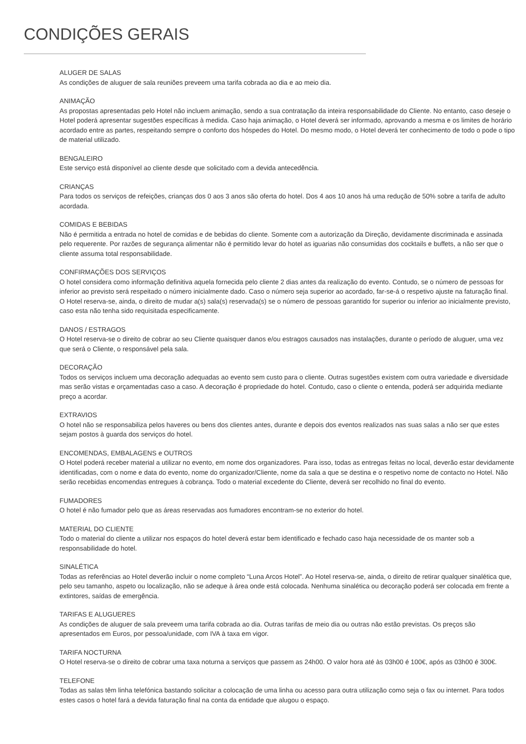CONDIÇÕES GERAIS
ALUGER DE SALAS
As condições de aluguer de sala reuniões preveem uma tarifa cobrada ao dia e ao meio dia.
ANIMAÇÃO
As propostas apresentadas pelo Hotel não incluem animação, sendo a sua contratação da inteira responsabilidade do Cliente. No entanto, caso deseje o Hotel poderá apresentar sugestões específicas à medida. Caso haja animação, o Hotel deverá ser informado, aprovando a mesma e os limites de horário acordado entre as partes, respeitando sempre o conforto dos hóspedes do Hotel. Do mesmo modo, o Hotel deverá ter conhecimento de todo o pode o tipo de material utilizado.
BENGALEIRO
Este serviço está disponível ao cliente desde que solicitado com a devida antecedência.
CRIANÇAS
Para todos os serviços de refeições, crianças dos 0 aos 3 anos são oferta do hotel. Dos 4 aos 10 anos há uma redução de 50% sobre a tarifa de adulto acordada.
COMIDAS E BEBIDAS
Não é permitida a entrada no hotel de comidas e de bebidas do cliente. Somente com a autorização da Direção, devidamente discriminada e assinada pelo requerente. Por razões de segurança alimentar não é permitido levar do hotel as iguarias não consumidas dos cocktails e buffets, a não ser que o cliente assuma total responsabilidade.
CONFIRMAÇÕES DOS SERVIÇOS
O hotel considera como informação definitiva aquela fornecida pelo cliente 2 dias antes da realização do evento. Contudo, se o número de pessoas for inferior ao previsto será respeitado o número inicialmente dado. Caso o número seja superior ao acordado, far-se-á o respetivo ajuste na faturação final.
O Hotel reserva-se, ainda, o direito de mudar a(s) sala(s) reservada(s) se o número de pessoas garantido for superior ou inferior ao inicialmente previsto, caso esta não tenha sido requisitada especificamente.
DANOS / ESTRAGOS
O Hotel reserva-se o direito de cobrar ao seu Cliente quaisquer danos e/ou estragos causados nas instalações, durante o período de aluguer, uma vez que será o Cliente, o responsável pela sala.
DECORAÇÃO
Todos os serviços incluem uma decoração adequadas ao evento sem custo para o cliente. Outras sugestões existem com outra variedade e diversidade mas serão vistas e orçamentadas caso a caso. A decoração é propriedade do hotel. Contudo, caso o cliente o entenda, poderá ser adquirida mediante preço a acordar.
EXTRAVIOS
O hotel não se responsabiliza pelos haveres ou bens dos clientes antes, durante e depois dos eventos realizados nas suas salas a não ser que estes sejam postos à guarda dos serviços do hotel.
ENCOMENDAS, EMBALAGENS e OUTROS
O Hotel poderá receber material a utilizar no evento, em nome dos organizadores. Para isso, todas as entregas feitas no local, deverão estar devidamente identificadas, com o nome e data do evento, nome do organizador/Cliente, nome da sala a que se destina e o respetivo nome de contacto no Hotel. Não serão recebidas encomendas entregues à cobrança. Todo o material excedente do Cliente, deverá ser recolhido no final do evento.
FUMADORES
O hotel é não fumador pelo que as áreas reservadas aos fumadores encontram-se no exterior do hotel.
MATERIAL DO CLIENTE
Todo o material do cliente a utilizar nos espaços do hotel deverá estar bem identificado e fechado caso haja necessidade de os manter sob a responsabilidade do hotel.
SINALÉTICA
Todas as referências ao Hotel deverão incluir o nome completo “Luna Arcos Hotel”. Ao Hotel reserva-se, ainda, o direito de retirar qualquer sinalética que, pelo seu tamanho, aspeto ou localização, não se adeque à área onde está colocada. Nenhuma sinalética ou decoração poderá ser colocada em frente a extintores, saídas de emergência.
TARIFAS E ALUGUERES
As condições de aluguer de sala preveem uma tarifa cobrada ao dia. Outras tarifas de meio dia ou outras não estão previstas. Os preços são apresentados em Euros, por pessoa/unidade, com IVA à taxa em vigor.
TARIFA NOCTURNA
O Hotel reserva-se o direito de cobrar uma taxa noturna a serviços que passem as 24h00. O valor hora até às 03h00 é 100€, após as 03h00 é 300€.
TELEFONE
Todas as salas têm linha telefónica bastando solicitar a colocação de uma linha ou acesso para outra utilização como seja o fax ou internet. Para todos estes casos o hotel fará a devida faturação final na conta da entidade que alugou o espaço.